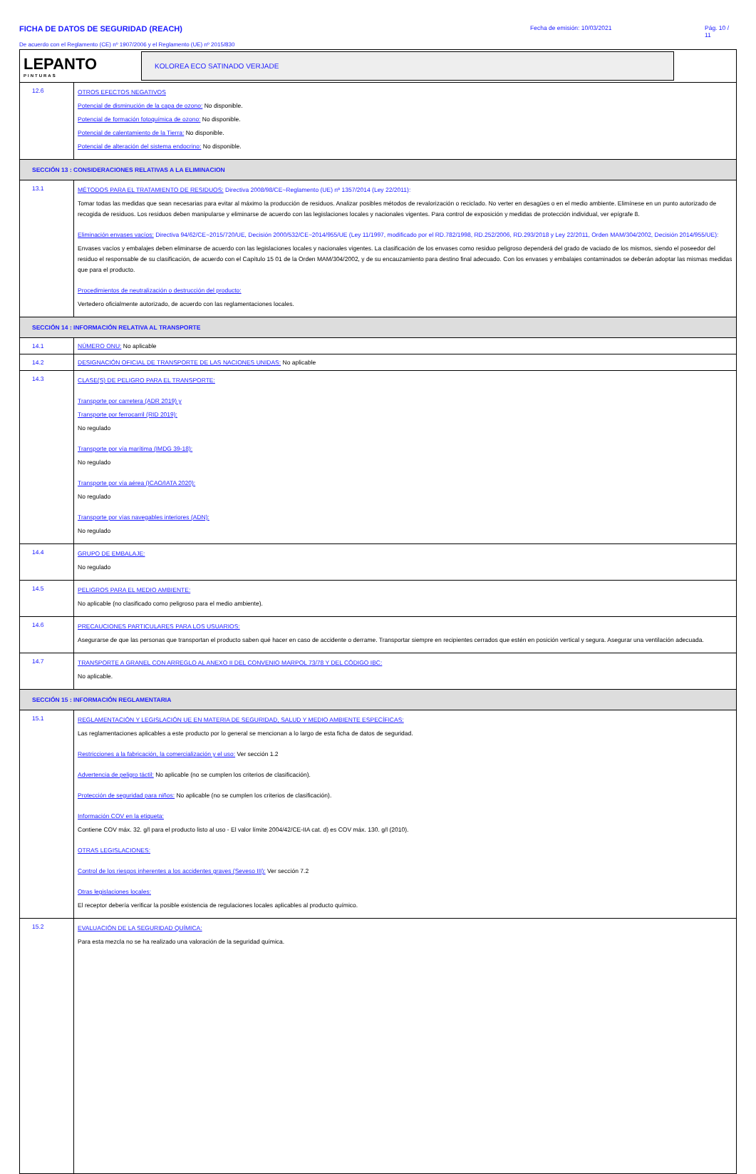FICHA DE DATOS DE SEGURIDAD (REACH)
Fecha de emisión: 10/03/2021 Pág. 10 / 11
De acuerdo con el Reglamento (CE) nº 1907/2006 y el Reglamento (UE) nº 2015/830
| LEPANTO PINTURAS KOLOREA ECO SATINADO VERJADE | |
| 12.6 | OTROS EFECTOS NEGATIVOS Potencial de disminución de la capa de ozono: No disponible. Potencial de formación fotoquímica de ozono: No disponible. Potencial de calentamiento de la Tierra: No disponible. Potencial de alteración del sistema endocrino: No disponible. |
| SECCIÓN 13 : CONSIDERACIONES RELATIVAS A LA ELIMINACION | |
| 13.1 | MÉTODOS PARA EL TRATAMIENTO DE RESIDUOS: Directiva 2008/98/CE~Reglamento (UE) nº 1357/2014 (Ley 22/2011): Tomar todas las medidas que sean necesarias para evitar al máximo la producción de residuos. Analizar posibles métodos de revalorización o reciclado. No verter en desagües o en el medio ambiente. Elimínese en un punto autorizado de recogida de residuos. Los residuos deben manipularse y eliminarse de acuerdo con las legislaciones locales y nacionales vigentes. Para control de exposición y medidas de protección individual, ver epígrafe 8. Eliminación envases vacíos: Directiva 94/62/CE~2015/720/UE, Decisión 2000/532/CE~2014/955/UE (Ley 11/1997, modificado por el RD.782/1998, RD.252/2006, RD.293/2018 y Ley 22/2011, Orden MAM/304/2002, Decisión 2014/955/UE): Envases vacíos y embalajes deben eliminarse de acuerdo con las legislaciones locales y nacionales vigentes. La clasificación de los envases como residuo peligroso dependerá del grado de vaciado de los mismos, siendo el poseedor del residuo el responsable de su clasificación, de acuerdo con el Capítulo 15 01 de la Orden MAM/304/2002, y de su encauzamiento para destino final adecuado. Con los envases y embalajes contaminados se deberán adoptar las mismas medidas que para el producto. Procedimientos de neutralización o destrucción del producto: Vertedero oficialmente autorizado, de acuerdo con las reglamentaciones locales. |
| SECCIÓN 14 : INFORMACIÓN RELATIVA AL TRANSPORTE | |
| 14.1 | NÚMERO ONU: No aplicable |
| 14.2 | DESIGNACIÓN OFICIAL DE TRANSPORTE DE LAS NACIONES UNIDAS: No aplicable |
| 14.3 | CLASE(S) DE PELIGRO PARA EL TRANSPORTE: Transporte por carretera (ADR 2019) y Transporte por ferrocarril (RID 2019): No regulado Transporte por vía marítima (IMDG 39-18): No regulado Transporte por vía aérea (ICAO/IATA 2020): No regulado Transporte por vías navegables interiores (ADN): No regulado |
| 14.4 | GRUPO DE EMBALAJE: No regulado |
| 14.5 | PELIGROS PARA EL MEDIO AMBIENTE: No aplicable (no clasificado como peligroso para el medio ambiente). |
| 14.6 | PRECAUCIONES PARTICULARES PARA LOS USUARIOS: Asegurarse de que las personas que transportan el producto saben qué hacer en caso de accidente o derrame. Transportar siempre en recipientes cerrados que estén en posición vertical y segura. Asegurar una ventilación adecuada. |
| 14.7 | TRANSPORTE A GRANEL CON ARREGLO AL ANEXO II DEL CONVENIO MARPOL 73/78 Y DEL CÓDIGO IBC: No aplicable. |
| SECCIÓN 15 : INFORMACIÓN REGLAMENTARIA | |
| 15.1 | REGLAMENTACIÓN Y LEGISLACIÓN UE EN MATERIA DE SEGURIDAD, SALUD Y MEDIO AMBIENTE ESPECÍFICAS: Las reglamentaciones aplicables a este producto por lo general se mencionan a lo largo de esta ficha de datos de seguridad. Restricciones a la fabricación, la comercialización y el uso: Ver sección 1.2 Advertencia de peligro táctil: No aplicable (no se cumplen los criterios de clasificación). Protección de seguridad para niños: No aplicable (no se cumplen los criterios de clasificación). Información COV en la etiqueta: Contiene COV máx. 32. g/l para el producto listo al uso - El valor límite 2004/42/CE-IIA cat. d) es COV máx. 130. g/l (2010). OTRAS LEGISLACIONES: Control de los riesgos inherentes a los accidentes graves (Seveso III): Ver sección 7.2 Otras legislaciones locales: El receptor debería verificar la posible existencia de regulaciones locales aplicables al producto químico. |
| 15.2 | EVALUACIÓN DE LA SEGURIDAD QUÍMICA: Para esta mezcla no se ha realizado una valoración de la seguridad química. |